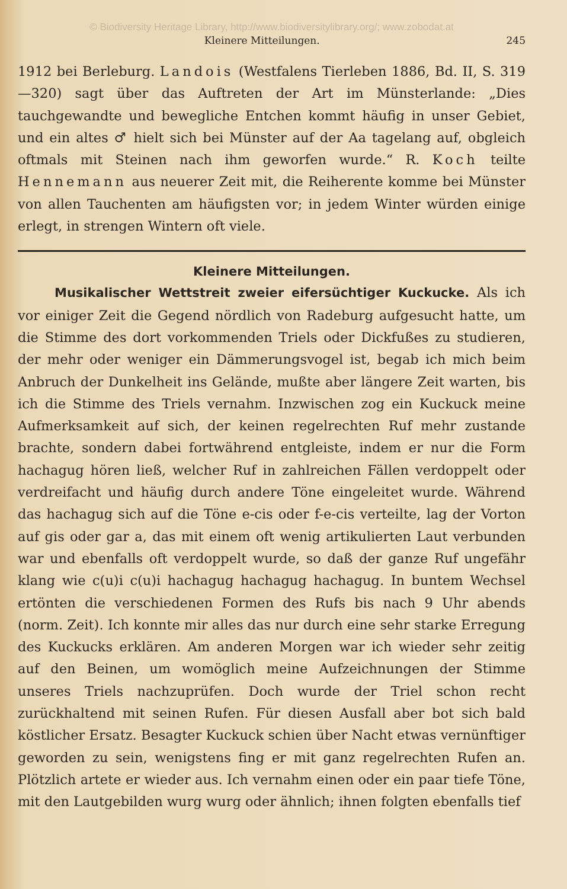© Biodiversity Heritage Library, http://www.biodiversitylibrary.org/; www.zobodat.at
Kleinere Mitteilungen. 245
1912 bei Berleburg. Landois (Westfalens Tierleben 1886, Bd. II, S. 319—320) sagt über das Auftreten der Art im Münsterlande: „Dies tauchgewandte und bewegliche Entchen kommt häufig in unser Gebiet, und ein altes ♂ hielt sich bei Münster auf der Aa tagelang auf, obgleich oftmals mit Steinen nach ihm geworfen wurde.“ R. Koch teilte Hennemann aus neuerer Zeit mit, die Reiherente komme bei Münster von allen Tauchenten am häufigsten vor; in jedem Winter würden einige erlegt, in strengen Wintern oft viele.
Kleinere Mitteilungen.
Musikalischer Wettstreit zweier eifersüchtiger Kuckucke. Als ich vor einiger Zeit die Gegend nördlich von Radeburg aufgesucht hatte, um die Stimme des dort vorkommenden Triels oder Dickfußes zu studieren, der mehr oder weniger ein Dämmerungsvogel ist, begab ich mich beim Anbruch der Dunkelheit ins Gelände, mußte aber längere Zeit warten, bis ich die Stimme des Triels vernahm. Inzwischen zog ein Kuckuck meine Aufmerksamkeit auf sich, der keinen regelrechten Ruf mehr zustande brachte, sondern dabei fortwährend entgleiste, indem er nur die Form hachagug hören ließ, welcher Ruf in zahlreichen Fällen verdoppelt oder verdreifacht und häufig durch andere Töne eingeleitet wurde. Während das hachagug sich auf die Töne e-cis oder f-e-cis verteilte, lag der Vorton auf gis oder gar a, das mit einem oft wenig artikulierten Laut verbunden war und ebenfalls oft verdoppelt wurde, so daß der ganze Ruf ungefähr klang wie c(u)i c(u)i hachagug hachagug hachagug. In buntem Wechsel ertönten die verschiedenen Formen des Rufs bis nach 9 Uhr abends (norm. Zeit). Ich konnte mir alles das nur durch eine sehr starke Erregung des Kuckucks erklären. Am anderen Morgen war ich wieder sehr zeitig auf den Beinen, um womöglich meine Aufzeichnungen der Stimme unseres Triels nachzuprüfen. Doch wurde der Triel schon recht zurückhaltend mit seinen Rufen. Für diesen Ausfall aber bot sich bald köstlicher Ersatz. Besagter Kuckuck schien über Nacht etwas vernünftiger geworden zu sein, wenigstens fing er mit ganz regelrechten Rufen an. Plötzlich artete er wieder aus. Ich vernahm einen oder ein paar tiefe Töne, mit den Lautgebilden wurg wurg oder ähnlich; ihnen folgten ebenfalls tief